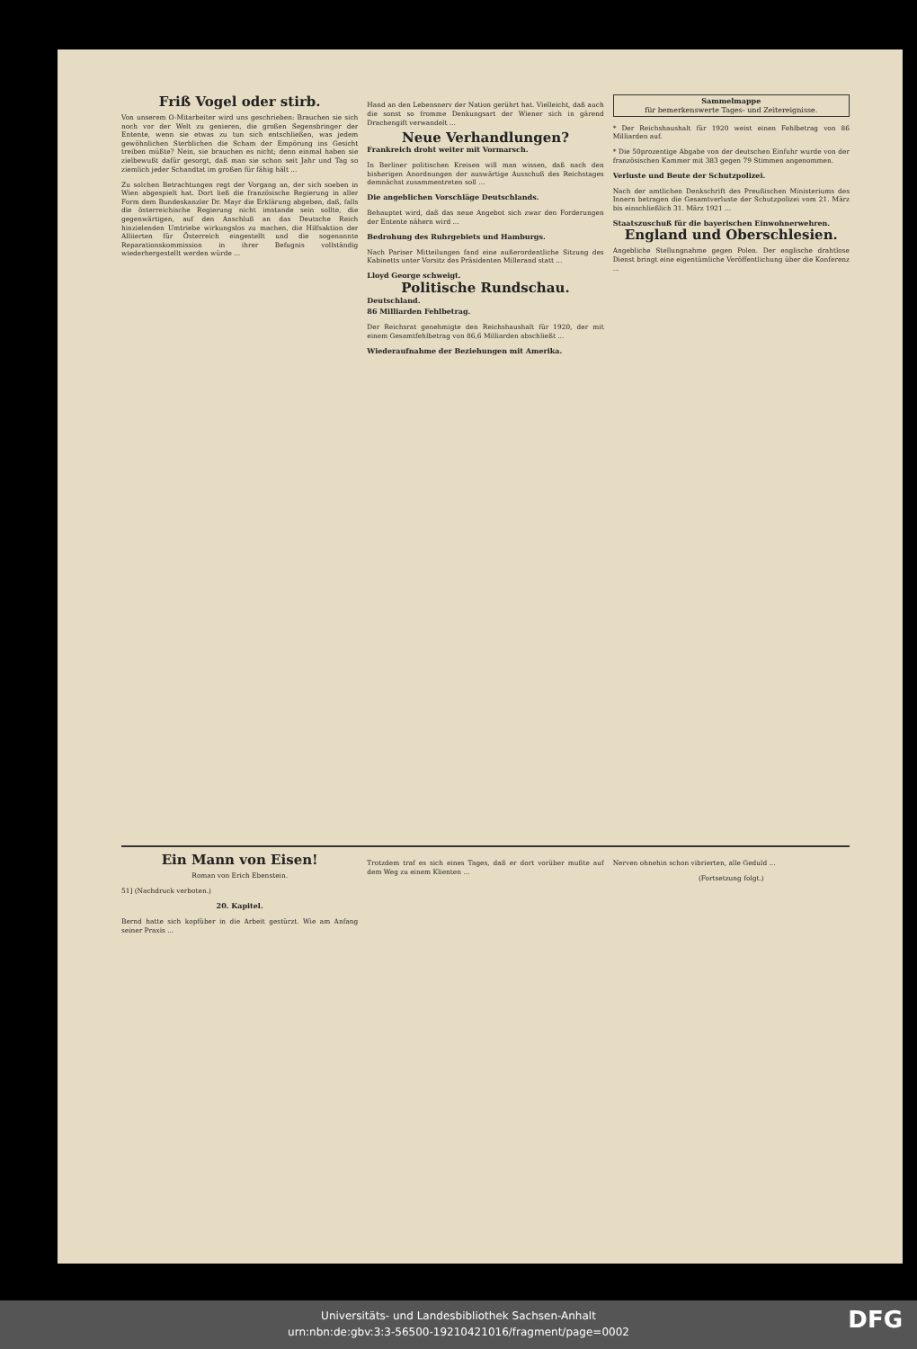Friß Vogel oder stirb.
Von unserem O-Mitarbeiter wird uns geschrieben: Brauchen sie sich noch vor der Welt zu genieren, die großen Segensbringer der Entente, wenn sie etwas zu tun sich entschließen, was jedem gewöhnlichen Sterblichen die Scham der Empörung ins Gesicht treiben müßte? Nein, sie brauchen es nicht; denn einmal haben sie zielbewußt dafür gesorgt, daß man sie schon seit Jahr und Tag so ziemlich jeder Schandtat im großen für fähig hält ...
Zu solchen Betrachtungen regt der Vorgang an, der sich soeben in Wien abgespielt hat. Dort ließ die französische Regierung in aller Form dem Bundeskanzler Dr. Mayr die Erklärung abgeben, daß, falls die österreichische Regierung nicht imstande sein sollte, die gegenwärtigen, auf den Anschluß an das Deutsche Reich hinzielenden Umtriebe wirkungslos zu machen, die Hilfsaktion der Alliierten für Österreich eingestellt und die sogenannte Reparationskommission in ihrer Befugnis vollständig wiederhergestellt werden würde ...
Hand an den Lebensnerv der Nation gerührt hat. Vielleicht, daß auch die sonst so fromme Denkungsart der Wiener sich in gärend Drachengift verwandelt ...
Neue Verhandlungen?
Frankreich droht weiter mit Vormarsch.
In Berliner politischen Kreisen will man wissen, daß nach den bisherigen Anordnungen der auswärtige Ausschuß des Reichstages demnächst zusammentreten soll ...
Die angeblichen Vorschläge Deutschlands.
Behauptet wird, daß das neue Angebot sich zwar den Forderungen der Entente nähern wird ...
Bedrohung des Ruhrgebiets und Hamburgs.
Nach Pariser Mitteilungen fand eine außerordentliche Sitzung des Kabinetts unter Vorsitz des Präsidenten Millerand statt ...
Lloyd George schweigt.
Politische Rundschau.
Deutschland.
86 Milliarden Fehlbetrag.
Der Reichsrat genehmigte den Reichshaushalt für 1920, der mit einem Gesamtfehlbetrag von 86,6 Milliarden abschließt ...
Wiederaufnahme der Beziehungen mit Amerika.
Sammelmappe
für bemerkenswerte Tages- und Zeitereignisse.
* Der Reichshaushalt für 1920 weist einen Fehlbetrag von 86 Milliarden auf.
* Die 50prozentige Abgabe von der deutschen Einfuhr wurde von der französischen Kammer mit 383 gegen 79 Stimmen angenommen.
Verluste und Beute der Schutzpolizei.
Nach der amtlichen Denkschrift des Preußischen Ministeriums des Innern betragen die Gesamtverluste der Schutzpolizei vom 21. März bis einschließlich 31. März 1921 ...
Staatszuschuß für die bayerischen Einwohnerwehren.
England und Oberschlesien.
Angebliche Stellungnahme gegen Polen. Der englische drahtlose Dienst bringt eine eigentümliche Veröffentlichung über die Konferenz ...
Ein Mann von Eisen!
Roman von Erich Ebenstein.
51] (Nachdruck verboten.)
20. Kapitel.
Bernd hatte sich kopfüber in die Arbeit gestürzt. Wie am Anfang seiner Praxis ...
Trotzdem traf es sich eines Tages, daß er dort vorüber mußte auf dem Weg zu einem Klienten ...
Nerven ohnehin schon vibrierten, alle Geduld ...
(Fortsetzung folgt.)
Universitäts- und Landesbibliothek Sachsen-Anhalt
urn:nbn:de:gbv:3:3-56500-1921042101­6/fragment/page=0002
DFG